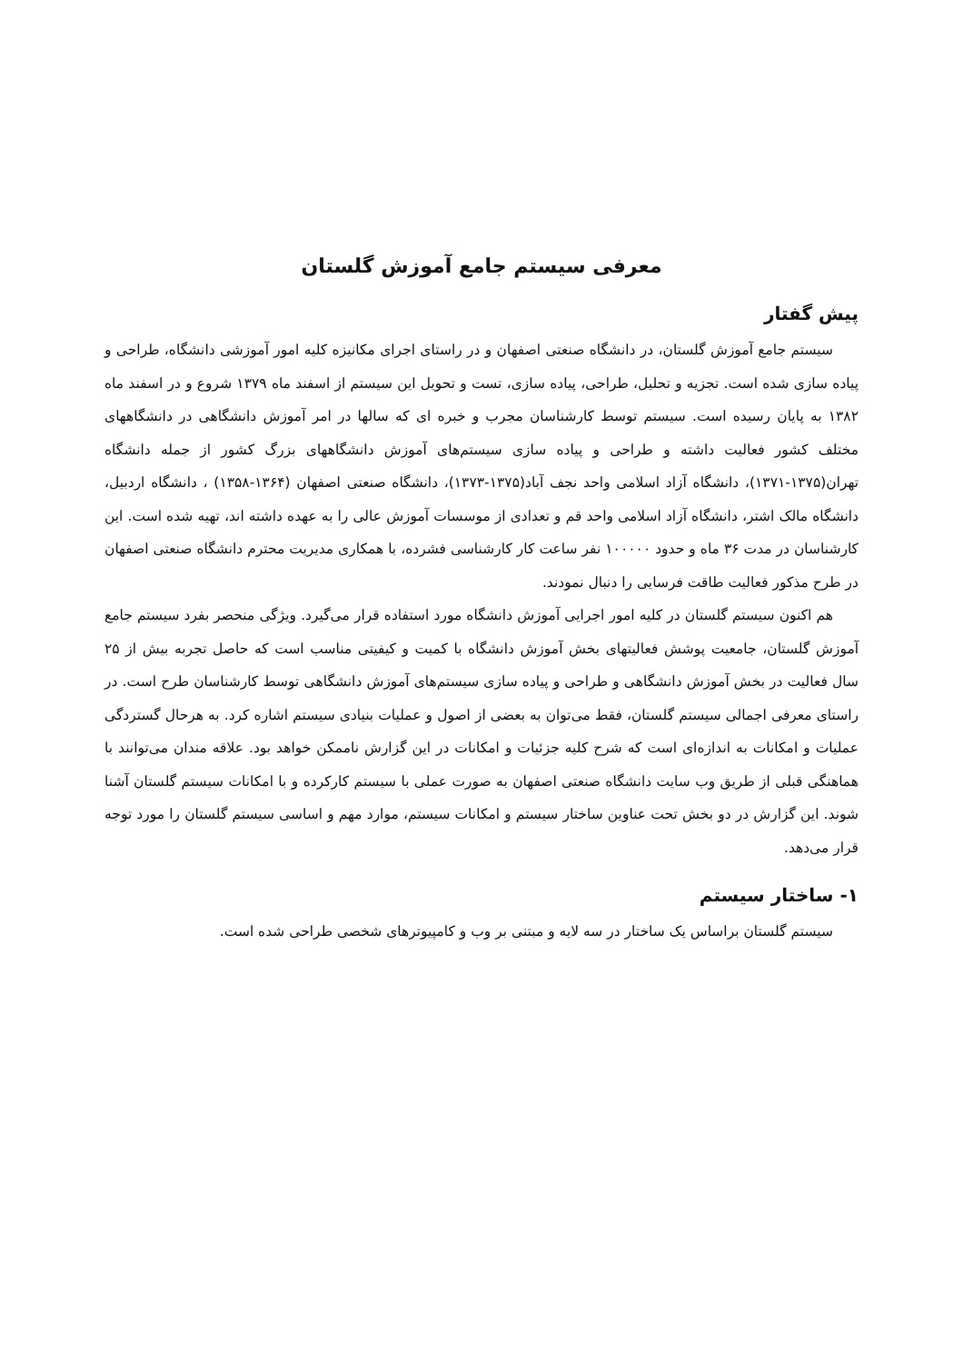معرفی سیستم جامع آموزش گلستان
پیش گفتار
سیستم جامع آموزش گلستان، در دانشگاه صنعتی اصفهان و در راستای اجرای مکانیزه کلیه امور آموزشی دانشگاه، طراحی و پیاده سازی شده است. تجزیه و تحلیل، طراحی، پیاده سازی، تست و تحویل این سیستم از اسفند ماه ۱۳۷۹ شروع و در اسفند ماه ۱۳۸۲ به پایان رسیده است. سیستم توسط کارشناسان مجرب و خبره ای که سالها در امر آموزش دانشگاهی در دانشگاههای مختلف کشور فعالیت داشته و طراحی و پیاده سازی سیستم‌های آموزش دانشگاههای بزرگ کشور از جمله دانشگاه تهران(۱۳۷۵-۱۳۷۱)، دانشگاه آزاد اسلامی واحد نجف آباد(۱۳۷۵-۱۳۷۳)، دانشگاه صنعتی اصفهان (۱۳۶۴-۱۳۵۸) ، دانشگاه اردبیل، دانشگاه مالک اشتر، دانشگاه آزاد اسلامی واحد قم و تعدادی از موسسات آموزش عالی را به عهده داشته اند، تهیه شده است. این کارشناسان در مدت ۳۶ ماه و حدود ۱۰۰۰۰۰ نفر ساعت کار کارشناسی فشرده، با همکاری مدیریت محترم دانشگاه صنعتی اصفهان در طرح مذکور فعالیت طاقت فرسایی را دنبال نمودند.
هم اکنون سیستم گلستان در کلیه امور اجرایی آموزش دانشگاه مورد استفاده قرار می‌گیرد. ویژگی منحصر بفرد سیستم جامع آموزش گلستان، جامعیت پوشش فعالیتهای بخش آموزش دانشگاه با کمیت و کیفیتی مناسب است که حاصل تجربه بیش از ۲۵ سال فعالیت در بخش آموزش دانشگاهی و طراحی و پیاده سازی سیستم‌های آموزش دانشگاهی توسط کارشناسان طرح است. در راستای معرفی اجمالی سیستم گلستان، فقط می‌توان به بعضی از اصول و عملیات بنیادی سیستم اشاره کرد. به هرحال گستردگی عملیات و امکانات به اندازه‌ای است که شرح کلیه جزئیات و امکانات در این گزارش ناممکن خواهد بود. علاقه مندان می‌توانند با هماهنگی قبلی از طریق وب سایت دانشگاه صنعتی اصفهان به صورت عملی با سیستم کارکرده و با امکانات سیستم گلستان آشنا شوند. این گزارش در دو بخش تحت عناوین ساختار سیستم و امکانات سیستم، موارد مهم و اساسی سیستم گلستان را مورد توجه قرار می‌دهد.
۱- ساختار سیستم
سیستم گلستان براساس یک ساختار در سه لایه و مبتنی بر وب و کامپیوترهای شخصی طراحی شده است.